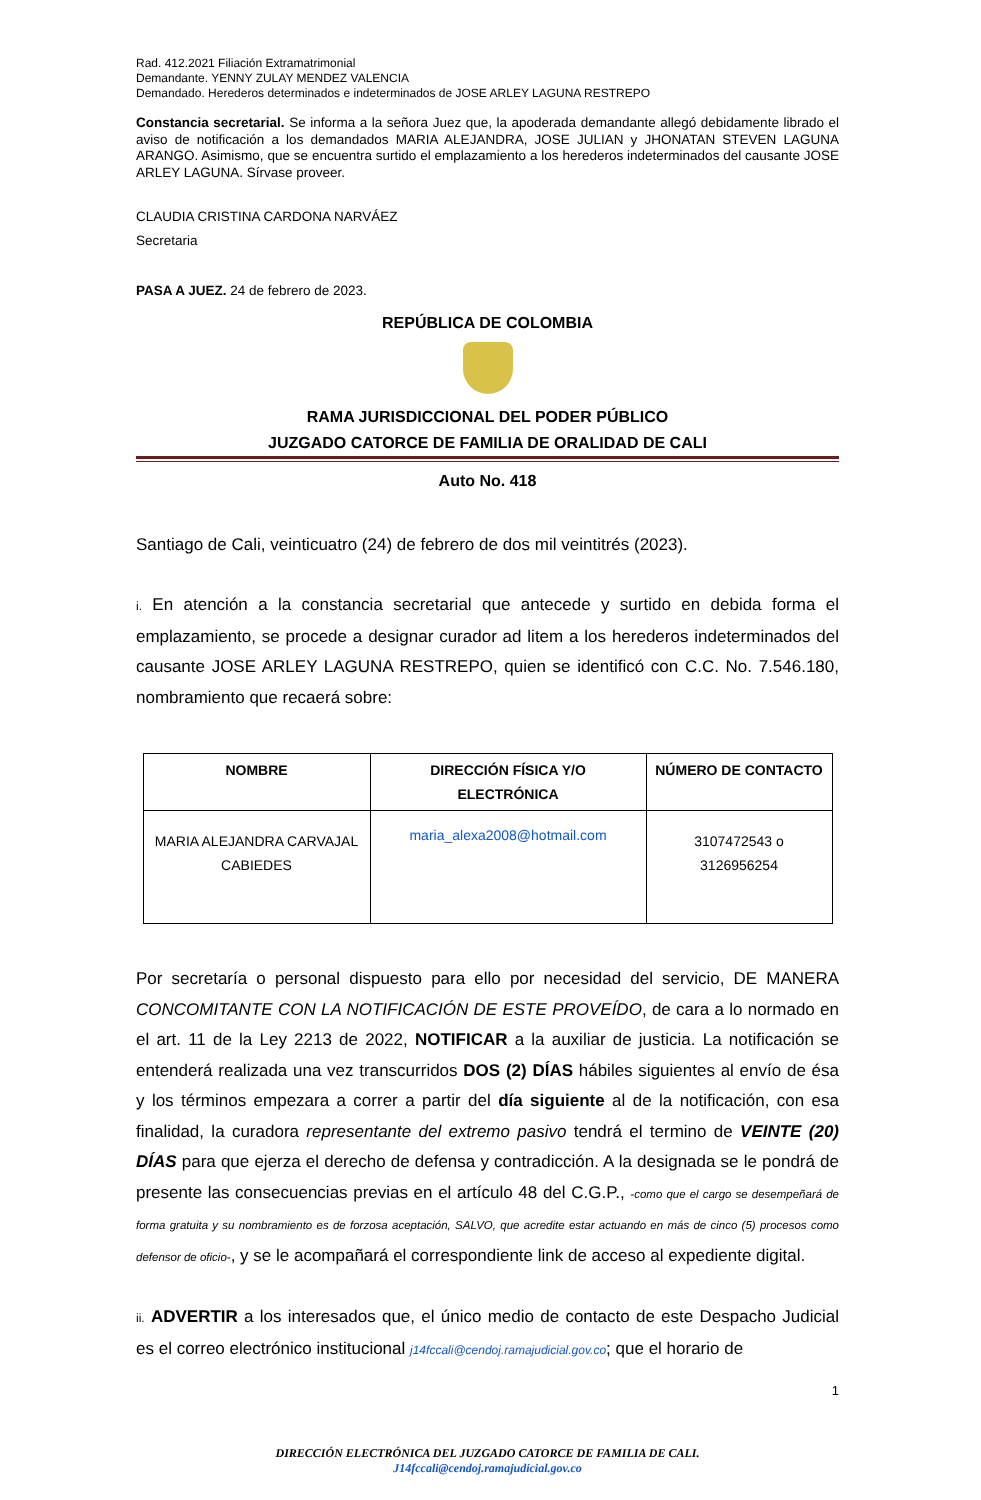Rad. 412.2021 Filiación Extramatrimonial
Demandante. YENNY ZULAY MENDEZ VALENCIA
Demandado. Herederos determinados e indeterminados de JOSE ARLEY LAGUNA RESTREPO
Constancia secretarial. Se informa a la señora Juez que, la apoderada demandante allegó debidamente librado el aviso de notificación a los demandados MARIA ALEJANDRA, JOSE JULIAN y JHONATAN STEVEN LAGUNA ARANGO. Asimismo, que se encuentra surtido el emplazamiento a los herederos indeterminados del causante JOSE ARLEY LAGUNA. Sírvase proveer.
CLAUDIA CRISTINA CARDONA NARVÁEZ
Secretaria
PASA A JUEZ. 24 de febrero de 2023.
REPÚBLICA DE COLOMBIA
RAMA JURISDICCIONAL DEL PODER PÚBLICO
JUZGADO CATORCE DE FAMILIA DE ORALIDAD DE CALI
Auto No. 418
Santiago de Cali, veinticuatro (24) de febrero de dos mil veintitrés (2023).
i. En atención a la constancia secretarial que antecede y surtido en debida forma el emplazamiento, se procede a designar curador ad litem a los herederos indeterminados del causante JOSE ARLEY LAGUNA RESTREPO, quien se identificó con C.C. No. 7.546.180, nombramiento que recaerá sobre:
| NOMBRE | DIRECCIÓN FÍSICA Y/O ELECTRÓNICA | NÚMERO DE CONTACTO |
| --- | --- | --- |
| MARIA ALEJANDRA CARVAJAL CABIEDES | maria_alexa2008@hotmail.com | 3107472543 o 3126956254 |
Por secretaría o personal dispuesto para ello por necesidad del servicio, DE MANERA CONCOMITANTE CON LA NOTIFICACIÓN DE ESTE PROVEÍDO, de cara a lo normado en el art. 11 de la Ley 2213 de 2022, NOTIFICAR a la auxiliar de justicia. La notificación se entenderá realizada una vez transcurridos DOS (2) DÍAS hábiles siguientes al envío de ésa y los términos empezara a correr a partir del día siguiente al de la notificación, con esa finalidad, la curadora representante del extremo pasivo tendrá el termino de VEINTE (20) DÍAS para que ejerza el derecho de defensa y contradicción. A la designada se le pondrá de presente las consecuencias previas en el artículo 48 del C.G.P., -como que el cargo se desempeñará de forma gratuita y su nombramiento es de forzosa aceptación, SALVO, que acredite estar actuando en más de cinco (5) procesos como defensor de oficio-, y se le acompañará el correspondiente link de acceso al expediente digital.
ii. ADVERTIR a los interesados que, el único medio de contacto de este Despacho Judicial es el correo electrónico institucional j14fccali@cendoj.ramajudicial.gov.co; que el horario de
1
DIRECCIÓN ELECTRÓNICA DEL JUZGADO CATORCE DE FAMILIA DE CALI.
J14fccali@cendoj.ramajudicial.gov.co